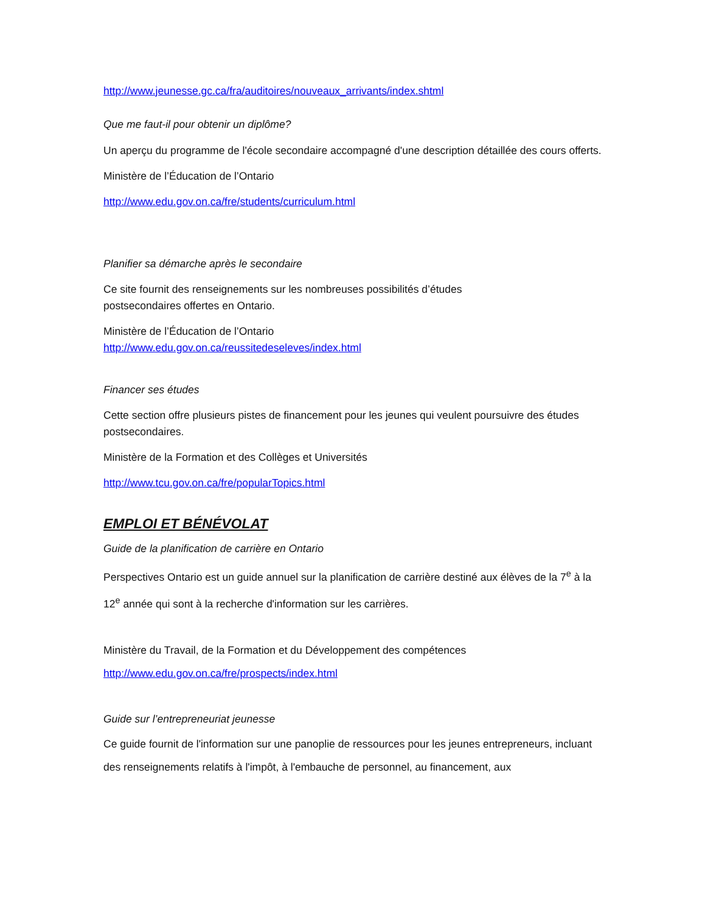http://www.jeunesse.gc.ca/fra/auditoires/nouveaux_arrivants/index.shtml
Que me faut-il pour obtenir un diplôme?
Un aperçu du programme de l'école secondaire accompagné d'une description détaillée des cours offerts.
Ministère de l’Éducation de l’Ontario
http://www.edu.gov.on.ca/fre/students/curriculum.html
Planifier sa démarche après le secondaire
Ce site fournit des renseignements sur les nombreuses possibilités d’études
postsecondaires offertes en Ontario.
Ministère de l’Éducation de l’Ontario
http://www.edu.gov.on.ca/reussitedeseleves/index.html
Financer ses études
Cette section offre plusieurs pistes de financement pour les jeunes qui veulent poursuivre des études postsecondaires.
Ministère de la Formation et des Collèges et Universités
http://www.tcu.gov.on.ca/fre/popularTopics.html
EMPLOI ET BÉNÉVOLAT
Guide de la planification de carrière en Ontario
Perspectives Ontario est un guide annuel sur la planification de carrière destiné aux élèves de la 7<sup>e</sup> à la 12<sup>e</sup> année qui sont à la recherche d'information sur les carrières.
Ministère du Travail, de la Formation et du Développement des compétences
http://www.edu.gov.on.ca/fre/prospects/index.html
Guide sur l’entrepreneuriat jeunesse
Ce guide fournit de l'information sur une panoplie de ressources pour les jeunes entrepreneurs, incluant des renseignements relatifs à l'impôt, à l'embauche de personnel, au financement, aux